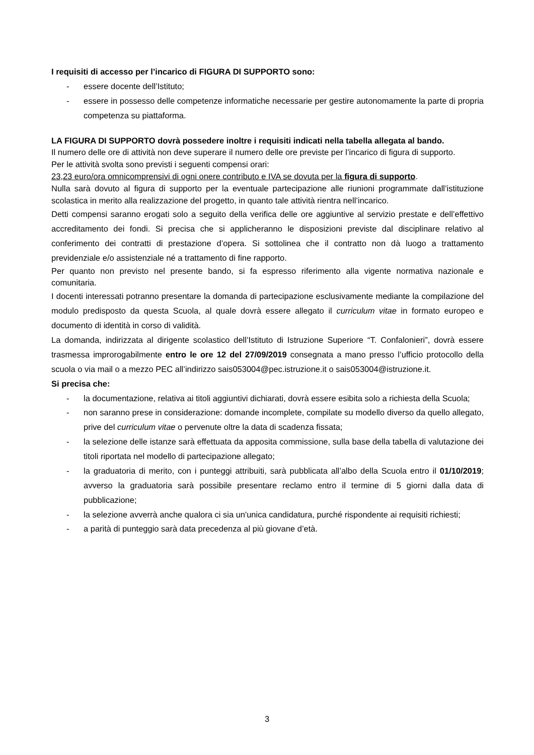I requisiti di accesso per l’incarico di FIGURA DI SUPPORTO sono:
- essere docente dell’Istituto;
- essere in possesso delle competenze informatiche necessarie per gestire autonomamente la parte di propria competenza su piattaforma.
LA FIGURA DI SUPPORTO dovrà possedere inoltre i requisiti indicati nella tabella allegata al bando.
Il numero delle ore di attività non deve superare il numero delle ore previste per l’incarico di figura di supporto.
Per le attività svolta sono previsti i seguenti compensi orari:
23,23 euro/ora omnicomprensivi di ogni onere contributo e IVA se dovuta per la figura di supporto.
Nulla sarà dovuto al figura di supporto per la eventuale partecipazione alle riunioni programmate dall’istituzione scolastica in merito alla realizzazione del progetto, in quanto tale attività rientra nell’incarico.
Detti compensi saranno erogati solo a seguito della verifica delle ore aggiuntive al servizio prestate e dell’effettivo accreditamento dei fondi. Si precisa che si applicheranno le disposizioni previste dal disciplinare relativo al conferimento dei contratti di prestazione d’opera. Si sottolinea che il contratto non dà luogo a trattamento previdenziale e/o assistenziale né a trattamento di fine rapporto.
Per quanto non previsto nel presente bando, si fa espresso riferimento alla vigente normativa nazionale e comunitaria.
I docenti interessati potranno presentare la domanda di partecipazione esclusivamente mediante la compilazione del modulo predisposto da questa Scuola, al quale dovrà essere allegato il curriculum vitae in formato europeo e documento di identità in corso di validità.
La domanda, indirizzata al dirigente scolastico dell’Istituto di Istruzione Superiore “T. Confalonieri”, dovrà essere trasmessa improrogabilmente entro le ore 12 del 27/09/2019 consegnata a mano presso l’ufficio protocollo della scuola o via mail o a mezzo PEC all’indirizzo sais053004@pec.istruzione.it o sais053004@istruzione.it.
Si precisa che:
- la documentazione, relativa ai titoli aggiuntivi dichiarati, dovrà essere esibita solo a richiesta della Scuola;
- non saranno prese in considerazione: domande incomplete, compilate su modello diverso da quello allegato, prive del curriculum vitae o pervenute oltre la data di scadenza fissata;
- la selezione delle istanze sarà effettuata da apposita commissione, sulla base della tabella di valutazione dei titoli riportata nel modello di partecipazione allegato;
- la graduatoria di merito, con i punteggi attribuiti, sarà pubblicata all’albo della Scuola entro il 01/10/2019; avverso la graduatoria sarà possibile presentare reclamo entro il termine di 5 giorni dalla data di pubblicazione;
- la selezione avverrà anche qualora ci sia un'unica candidatura, purché rispondente ai requisiti richiesti;
- a parità di punteggio sarà data precedenza al più giovane d’età.
3